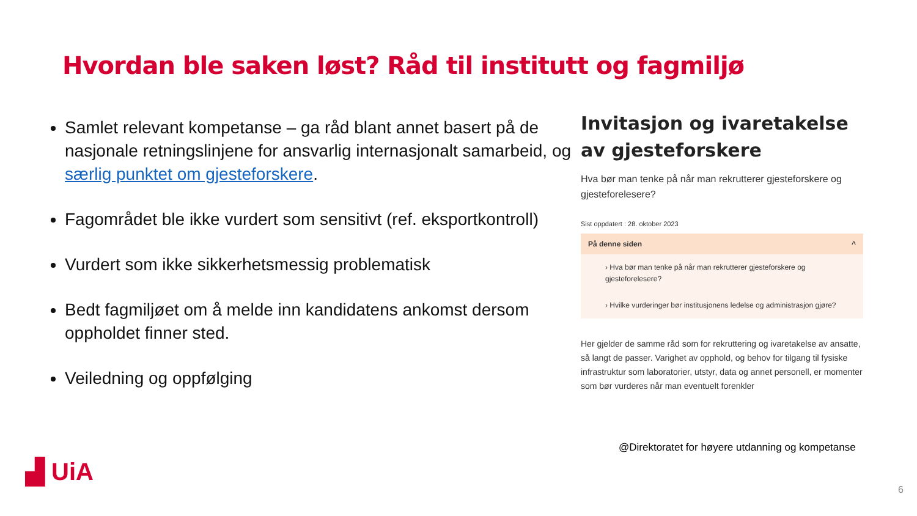Hvordan ble saken løst? Råd til institutt og fagmiljø
Samlet relevant kompetanse – ga råd blant annet basert på de nasjonale retningslinjene for ansvarlig internasjonalt samarbeid, og særlig punktet om gjesteforskere.
Fagområdet ble ikke vurdert som sensitivt (ref. eksportkontroll)
Vurdert som ikke sikkerhetsmessig problematisk
Bedt fagmiljøet om å melde inn kandidatens ankomst dersom oppholdet finner sted.
Veiledning og oppfølging
Invitasjon og ivaretakelse av gjesteforskere
Hva bør man tenke på når man rekrutterer gjesteforskere og gjesteforelesere?
Sist oppdatert : 28. oktober 2023
På denne siden ^
› Hva bør man tenke på når man rekrutterer gjesteforskere og gjesteforelesere?
› Hvilke vurderinger bør institusjonens ledelse og administrasjon gjøre?
Her gjelder de samme råd som for rekruttering og ivaretakelse av ansatte, så langt de passer. Varighet av opphold, og behov for tilgang til fysiske infrastruktur som laboratorier, utstyr, data og annet personell, er momenter som bør vurderes når man eventuelt forenkler
@Direktoratet for høyere utdanning og kompetanse
▟ UiA
6